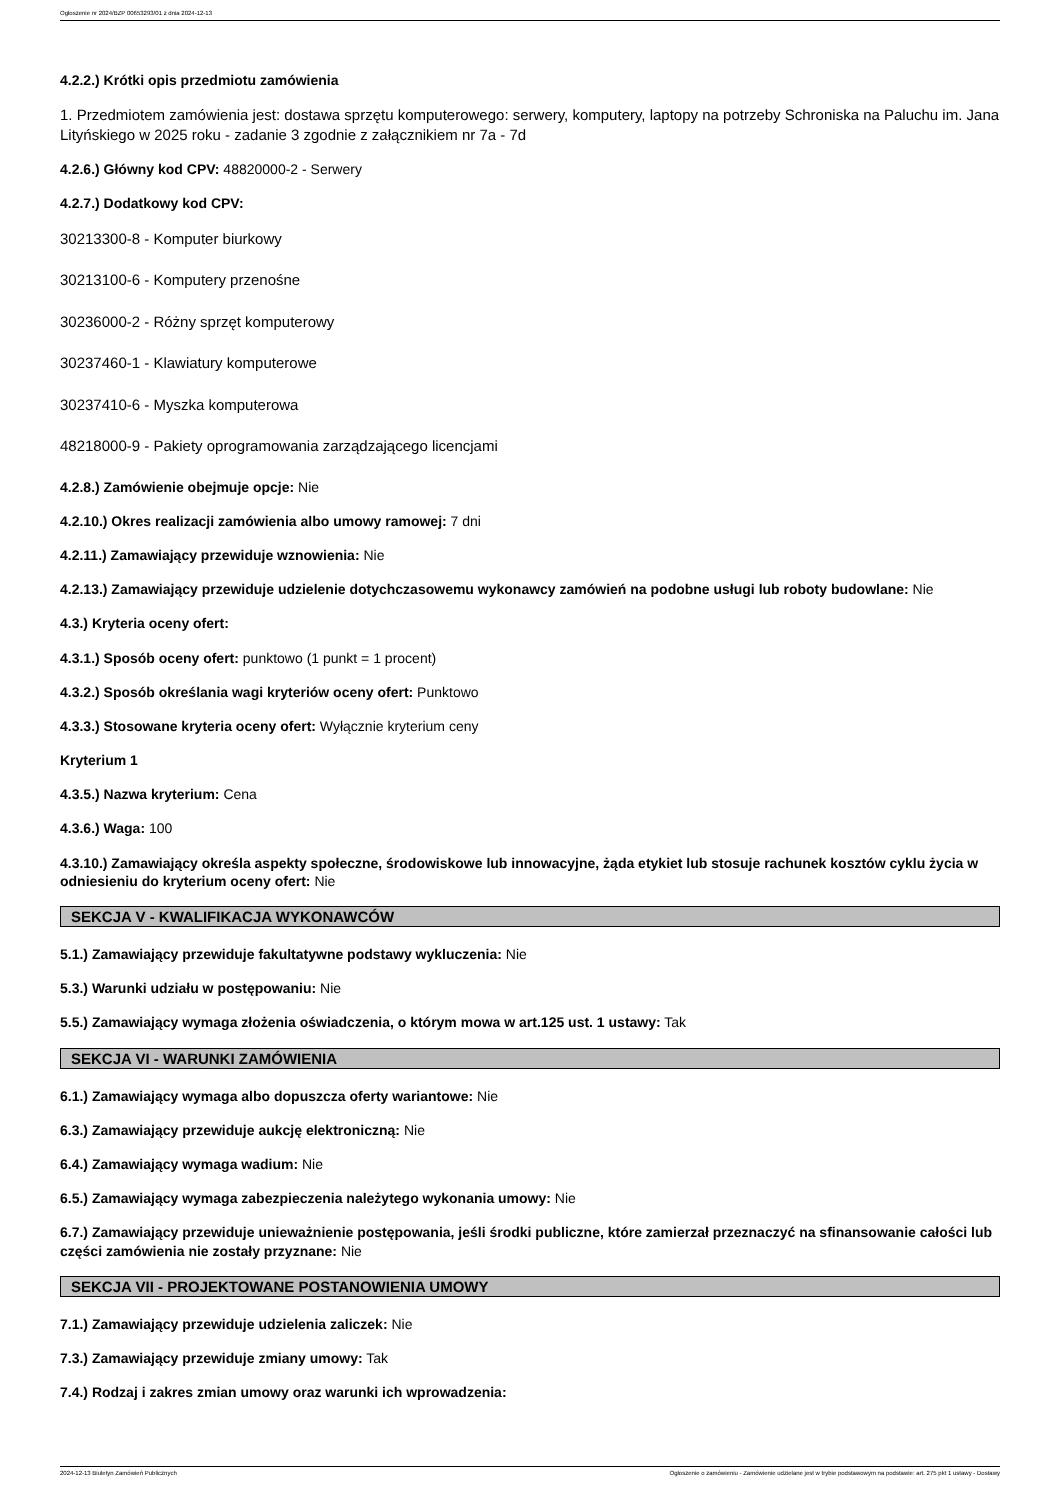Ogłoszenie nr 2024/BZP 00653293/01 z dnia 2024-12-13
4.2.2.) Krótki opis przedmiotu zamówienia
1. Przedmiotem zamówienia jest: dostawa sprzętu komputerowego: serwery, komputery, laptopy na potrzeby Schroniska na Paluchu im. Jana Lityńskiego w 2025 roku - zadanie 3 zgodnie z załącznikiem nr 7a - 7d
4.2.6.) Główny kod CPV: 48820000-2 - Serwery
4.2.7.) Dodatkowy kod CPV:
30213300-8 - Komputer biurkowy
30213100-6 - Komputery przenośne
30236000-2 - Różny sprzęt komputerowy
30237460-1 - Klawiatury komputerowe
30237410-6 - Myszka komputerowa
48218000-9 - Pakiety oprogramowania zarządzającego licencjami
4.2.8.) Zamówienie obejmuje opcje: Nie
4.2.10.) Okres realizacji zamówienia albo umowy ramowej: 7 dni
4.2.11.) Zamawiający przewiduje wznowienia: Nie
4.2.13.) Zamawiający przewiduje udzielenie dotychczasowemu wykonawcy zamówień na podobne usługi lub roboty budowlane: Nie
4.3.) Kryteria oceny ofert:
4.3.1.) Sposób oceny ofert: punktowo (1 punkt = 1 procent)
4.3.2.) Sposób określania wagi kryteriów oceny ofert: Punktowo
4.3.3.) Stosowane kryteria oceny ofert: Wyłącznie kryterium ceny
Kryterium 1
4.3.5.) Nazwa kryterium: Cena
4.3.6.) Waga: 100
4.3.10.) Zamawiający określa aspekty społeczne, środowiskowe lub innowacyjne, żąda etykiet lub stosuje rachunek kosztów cyklu życia w odniesieniu do kryterium oceny ofert: Nie
SEKCJA V - KWALIFIKACJA WYKONAWCÓW
5.1.) Zamawiający przewiduje fakultatywne podstawy wykluczenia: Nie
5.3.) Warunki udziału w postępowaniu: Nie
5.5.) Zamawiający wymaga złożenia oświadczenia, o którym mowa w art.125 ust. 1 ustawy: Tak
SEKCJA VI - WARUNKI ZAMÓWIENIA
6.1.) Zamawiający wymaga albo dopuszcza oferty wariantowe: Nie
6.3.) Zamawiający przewiduje aukcję elektroniczną: Nie
6.4.) Zamawiający wymaga wadium: Nie
6.5.) Zamawiający wymaga zabezpieczenia należytego wykonania umowy: Nie
6.7.) Zamawiający przewiduje unieważnienie postępowania, jeśli środki publiczne, które zamierzał przeznaczyć na sfinansowanie całości lub części zamówienia nie zostały przyznane: Nie
SEKCJA VII - PROJEKTOWANE POSTANOWIENIA UMOWY
7.1.) Zamawiający przewiduje udzielenia zaliczek: Nie
7.3.) Zamawiający przewiduje zmiany umowy: Tak
7.4.) Rodzaj i zakres zmian umowy oraz warunki ich wprowadzenia:
2024-12-13 Biuletyn Zamówień Publicznych Ogłoszenie o zamówieniu - Zamówienie udzielane jest w trybie podstawowym na podstawie: art. 275 pkt 1 ustawy - Dostawy